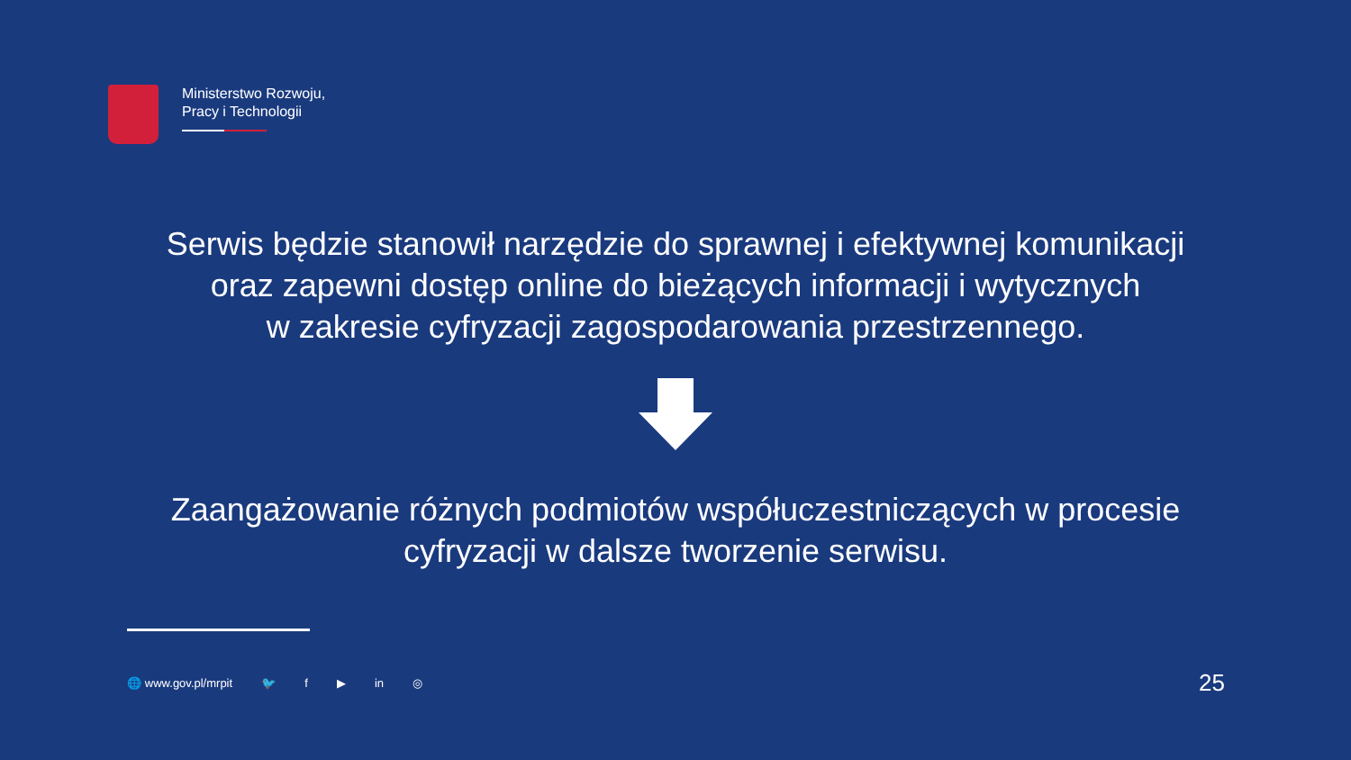Ministerstwo Rozwoju,
Pracy i Technologii
Serwis będzie stanowił narzędzie do sprawnej i efektywnej komunikacji
oraz zapewni dostęp online do bieżących informacji i wytycznych
w zakresie cyfryzacji zagospodarowania przestrzennego.
Zaangażowanie różnych podmiotów współuczestniczących w procesie
cyfryzacji w dalsze tworzenie serwisu.
🌐 www.gov.pl/mrpit 🐦 f ▶ in ◎ 25